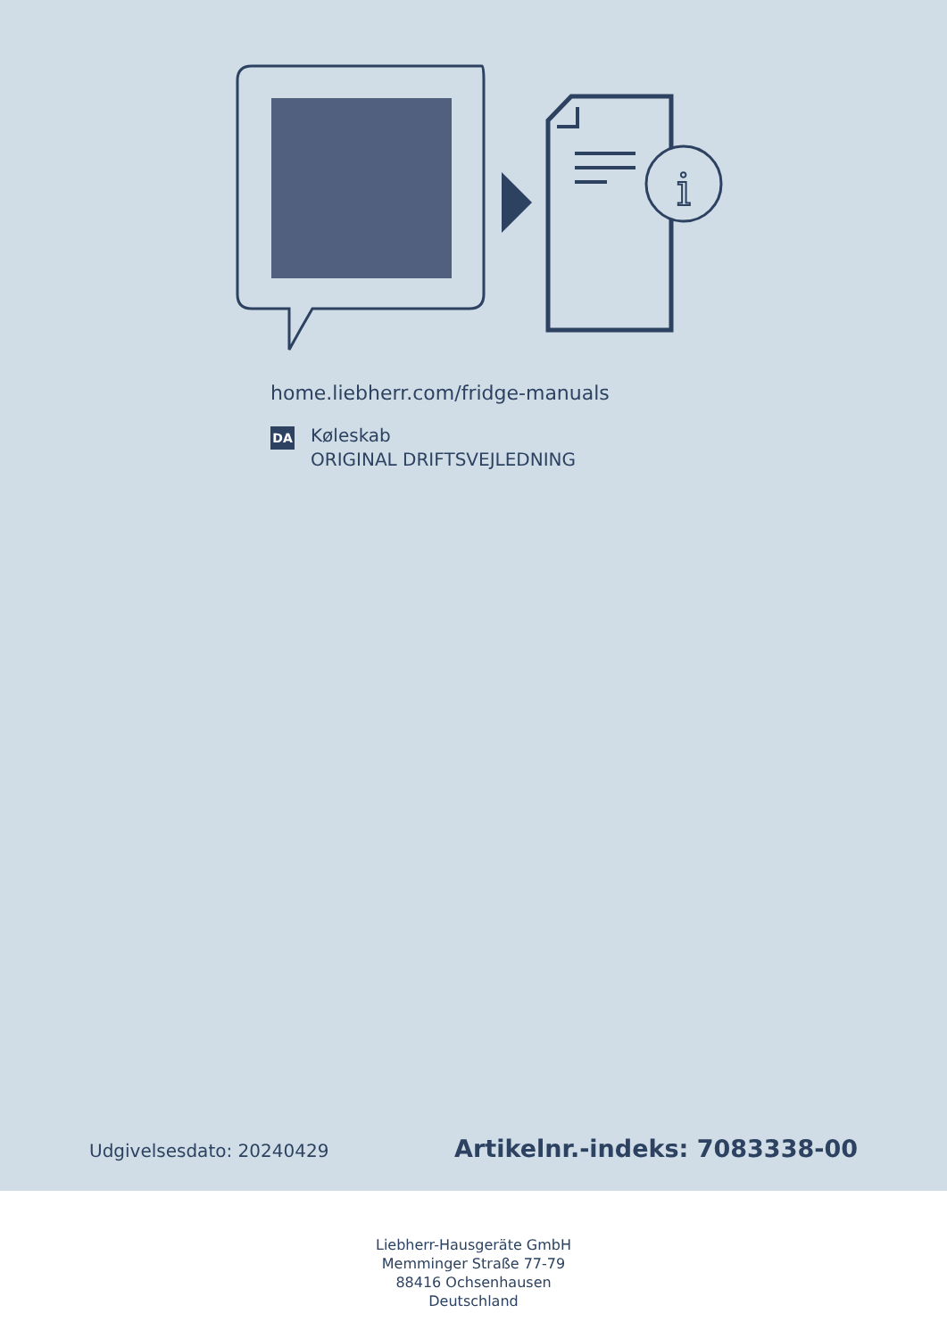i
home.liebherr.com/fridge-manuals
DA
Køleskab
ORIGINAL DRIFTSVEJLEDNING
Udgivelsesdato: 20240429 Artikelnr.-indeks: 7083338-00
Liebherr-Hausgeräte GmbH
Memminger Straße 77-79
88416 Ochsenhausen
Deutschland